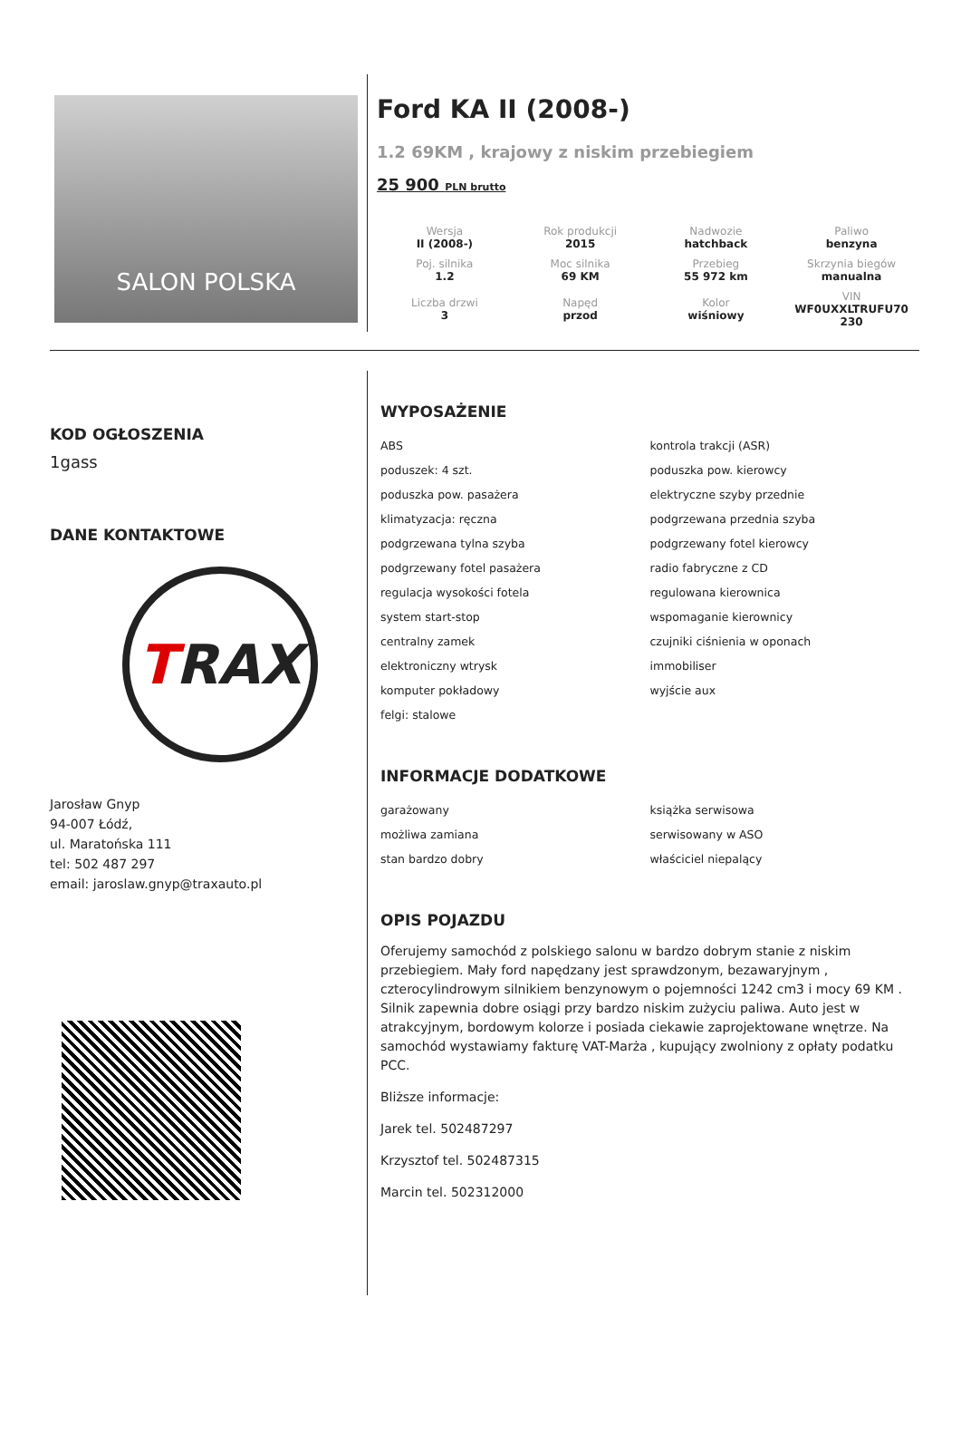SALON POLSKA
Ford KA II (2008-)
1.2 69KM , krajowy z niskim przebiegiem
25 900 PLN brutto
| Wersja II (2008-) | Rok produkcji 2015 | Nadwozie hatchback | Paliwo benzyna |
| Poj. silnika 1.2 | Moc silnika 69 KM | Przebieg 55 972 km | Skrzynia biegów manualna |
| Liczba drzwi 3 | Napęd przod | Kolor wiśniowy | VIN WF0UXXLTRUFU70 230 |
KOD OGŁOSZENIA
1gass
DANE KONTAKTOWE
T RAX
Jarosław Gnyp
94-007 Łódź,
ul. Maratońska 111
tel: 502 487 297
email: jaroslaw.gnyp@traxauto.pl
WYPOSAŻENIE
ABS
kontrola trakcji (ASR)
poduszek: 4 szt.
poduszka pow. kierowcy
poduszka pow. pasażera
elektryczne szyby przednie
klimatyzacja: ręczna
podgrzewana przednia szyba
podgrzewana tylna szyba
podgrzewany fotel kierowcy
podgrzewany fotel pasażera
radio fabryczne z CD
regulacja wysokości fotela
regulowana kierownica
system start-stop
wspomaganie kierownicy
centralny zamek
czujniki ciśnienia w oponach
elektroniczny wtrysk
immobiliser
komputer pokładowy
wyjście aux
felgi: stalowe
INFORMACJE DODATKOWE
garażowany
książka serwisowa
możliwa zamiana
serwisowany w ASO
stan bardzo dobry
właściciel niepalący
OPIS POJAZDU
Oferujemy samochód z polskiego salonu w bardzo dobrym stanie z niskim przebiegiem. Mały ford napędzany jest sprawdzonym, bezawaryjnym , czterocylindrowym silnikiem benzynowym o pojemności 1242 cm3 i mocy 69 KM . Silnik zapewnia dobre osiągi przy bardzo niskim zużyciu paliwa. Auto jest w atrakcyjnym, bordowym kolorze i posiada ciekawie zaprojektowane wnętrze. Na samochód wystawiamy fakturę VAT-Marża , kupujący zwolniony z opłaty podatku PCC.
Bliższe informacje:
Jarek tel. 502487297
Krzysztof tel. 502487315
Marcin tel. 502312000